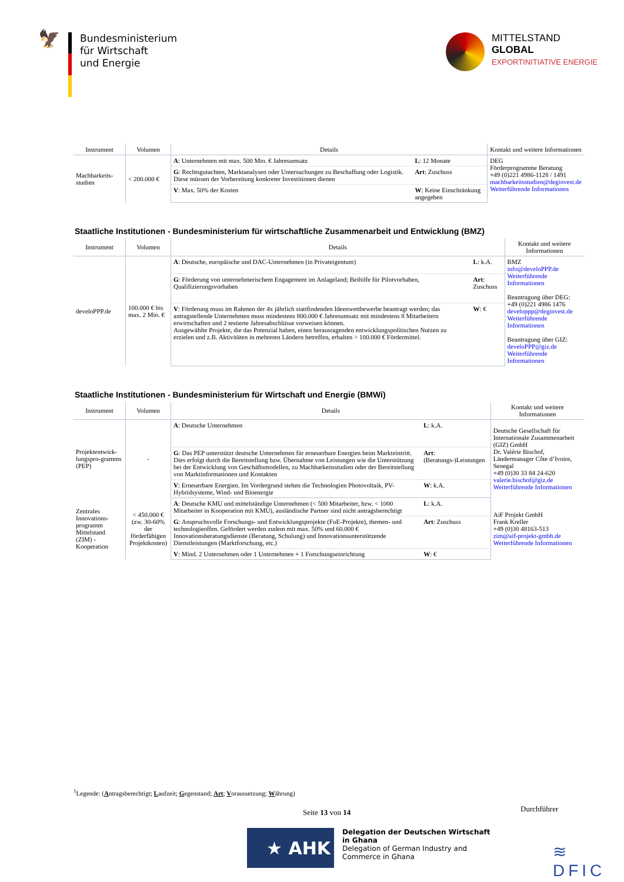🦅
Bundesministerium
für Wirtschaft
und Energie
MITTELSTAND
GLOBAL
EXPORTINITIATIVE ENERGIE
| Instrument | Volumen | Details | | Kontakt und weitere Informationen |
| --- | --- | --- | --- | --- |
| Machbarkeits-studien | < 200.000 € | A : Unternehmen mit max. 500 Mio. € Jahresumsatz | L : 12 Monate | DEG Förderprogramme Beratung +49 (0)221 4986-1128 / 1491 machbarkeitsstudien@deginvest.de Weiterführende Informationen |
| | | G : Rechtsgutachten, Marktanalysen oder Untersuchungen zu Beschaffung oder Logistik. Diese müssen der Vorbereitung konkreter Investitionen dienen | Art : Zuschuss | |
| | | V : Max. 50% der Kosten | W : Keine Einschränkung angegeben | |
Staatliche Institutionen - Bundesministerium für wirtschaftliche Zusammenarbeit und Entwicklung (BMZ)
| Instrument | Volumen | Details | | Kontakt und weitere Informationen |
| --- | --- | --- | --- | --- |
| develoPPP.de | 100.000 € bis max. 2 Mio. € | A : Deutsche, europäische und DAC-Unternehmen (in Privateigentum) | L : k.A. | BMZ info@develoPPP.de Weiterführende Informationen Beantragung über DEG: +49 (0)221 4986 1476 developpp@deginvest.de Weiterführende Informationen Beantragung über GIZ: develoPPP@giz.de Weiterführende Informationen |
| | | G : Förderung von unternehmerischem Engagement im Anlageland; Beihilfe für Pilotvorhaben, Qualifizierungsvorhaben | Art : Zuschuss | |
| | | V : Förderung muss im Rahmen der 4x jährlich stattfindenden Ideenwettbewerbe beantragt werden; das antragstellende Unternehmen muss mindestens 800.000 € Jahresumsatz mit mindestens 8 Mitarbeitern erwirtschaften und 2 testierte Jahresabschlüsse vorweisen können. Ausgewählte Projekte, die das Potenzial haben, einen herausragenden entwicklungspolitischen Nutzen zu erzielen und z.B. Aktivitäten in mehreren Ländern betreffen, erhalten > 100.000 € Fördermittel. | W : € | |
Staatliche Institutionen - Bundesministerium für Wirtschaft und Energie (BMWi)
| Instrument | Volumen | Details | | Kontakt und weitere Informationen |
| --- | --- | --- | --- | --- |
| Projektentwick-lungspro-gramms (PEP) | - | A : Deutsche Unternehmen | L : k.A. | Deutsche Gesellschaft für Internationale Zusammenarbeit (GIZ) GmbH Dr. Valérie Bischof, Ländermanager Côte d’Ivoire, Senegal +49 (0)30 33 84 24-620 valerie.bischof@giz.de Weiterführende Informationen |
| | | G : Das PEP unterstützt deutsche Unternehmen für erneuerbare Energien beim Markteintritt. Dies erfolgt durch die Bereitstellung bzw. Übernahme von Leistungen wie die Unterstützung bei der Entwicklung von Geschäftsmodellen, zu Machbarkeitsstudien oder der Bereitstellung von Marktinformationen und Kontakten | Art : (Beratungs-)Leistungen | |
| | | V : Erneuerbare Energien. Im Vordergrund stehen die Technologien Photovoltaik, PV-Hybridsysteme, Wind- und Bioenergie | W : k.A. | |
| Zentrales Innovations-programm Mittelstand (ZIM) - Kooperation | < 450.000 € (zw. 30-60% der förderfähigen Projektkosten) | A : Deutsche KMU und mittelständige Unternehmen (< 500 Mitarbeiter, bzw. < 1000 Mitarbeiter in Kooperation mit KMU), ausländische Partner sind nicht antragsberechtigt | L : k.A. | AiF Projekt GmbH Frank Kreller +49 (0)30 48163-513 zim@aif-projekt-gmbh.de Weiterführende Informationen |
| | | G : Anspruchsvolle Forschungs- und Entwicklungsprojekte (FuE-Projekte), themen- und technologieoffen. Gefördert werden zudem mit max. 50% und 60.000 € Innovationsberatungsdienste (Beratung, Schulung) und Innovationsunterstützende Dienstleistungen (Marktforschung, etc.) | Art : Zuschuss | |
| | | V : Mind. 2 Unternehmen oder 1 Unternehmen + 1 Forschungseinrichtung | W : € | |
<sup>1</sup> Legende: (Antragsberechtigt; Laufzeit; Gegenstand; Art; Voraussetzung; Währung)
Seite 13 von 14 Durchführer
★ AHK
Delegation der Deutschen Wirtschaft
in Ghana
Delegation of German Industry and
Commerce in Ghana
≋ DFIC